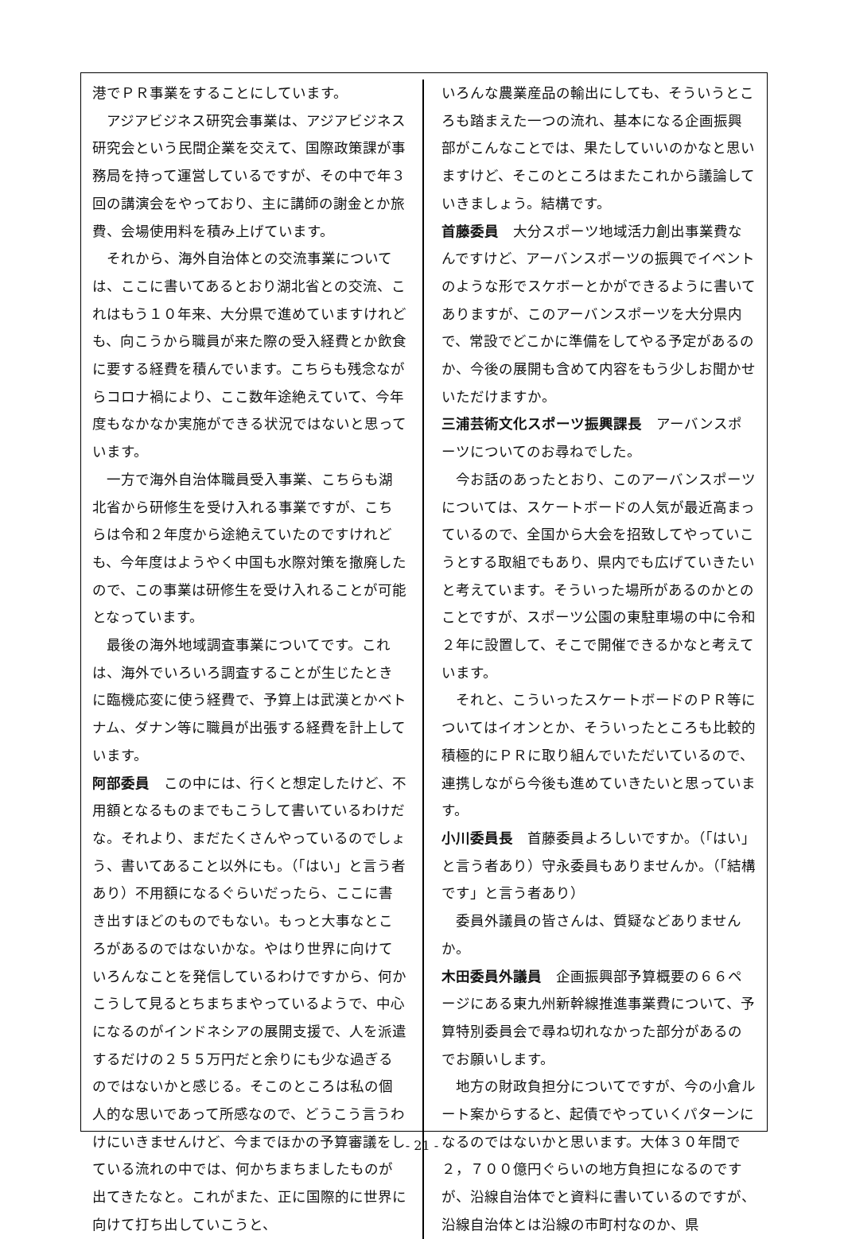港でＰＲ事業をすることにしています。
アジアビジネス研究会事業は、アジアビジネス研究会という民間企業を交えて、国際政策課が事務局を持って運営しているですが、その中で年３回の講演会をやっており、主に講師の謝金とか旅費、会場使用料を積み上げています。
それから、海外自治体との交流事業については、ここに書いてあるとおり湖北省との交流、これはもう１０年来、大分県で進めていますけれども、向こうから職員が来た際の受入経費とか飲食に要する経費を積んでいます。こちらも残念ながらコロナ禍により、ここ数年途絶えていて、今年度もなかなか実施ができる状況ではないと思っています。
一方で海外自治体職員受入事業、こちらも湖北省から研修生を受け入れる事業ですが、こちらは令和２年度から途絶えていたのですけれども、今年度はようやく中国も水際対策を撤廃したので、この事業は研修生を受け入れることが可能となっています。
最後の海外地域調査事業についてです。これは、海外でいろいろ調査することが生じたときに臨機応変に使う経費で、予算上は武漢とかベトナム、ダナン等に職員が出張する経費を計上しています。
阿部委員　この中には、行くと想定したけど、不用額となるものまでもこうして書いているわけだな。それより、まだたくさんやっているのでしょう、書いてあること以外にも。（「はい」と言う者あり）不用額になるぐらいだったら、ここに書き出すほどのものでもない。もっと大事なところがあるのではないかな。やはり世界に向けていろんなことを発信しているわけですから、何かこうして見るとちまちまやっているようで、中心になるのがインドネシアの展開支援で、人を派遣するだけの２５５万円だと余りにも少な過ぎるのではないかと感じる。そこのところは私の個人的な思いであって所感なので、どうこう言うわけにいきませんけど、今までほかの予算審議をしている流れの中では、何かちまちましたものが出てきたなと。これがまた、正に国際的に世界に向けて打ち出していこうと、
いろんな農業産品の輸出にしても、そういうところも踏まえた一つの流れ、基本になる企画振興部がこんなことでは、果たしていいのかなと思いますけど、そこのところはまたこれから議論していきましょう。結構です。
首藤委員　大分スポーツ地域活力創出事業費なんですけど、アーバンスポーツの振興でイベントのような形でスケボーとかができるように書いてありますが、このアーバンスポーツを大分県内で、常設でどこかに準備をしてやる予定があるのか、今後の展開も含めて内容をもう少しお聞かせいただけますか。
三浦芸術文化スポーツ振興課長　アーバンスポーツについてのお尋ねでした。
今お話のあったとおり、このアーバンスポーツについては、スケートボードの人気が最近高まっているので、全国から大会を招致してやっていこうとする取組でもあり、県内でも広げていきたいと考えています。そういった場所があるのかとのことですが、スポーツ公園の東駐車場の中に令和２年に設置して、そこで開催できるかなと考えています。
それと、こういったスケートボードのＰＲ等についてはイオンとか、そういったところも比較的積極的にＰＲに取り組んでいただいているので、連携しながら今後も進めていきたいと思っています。
小川委員長　首藤委員よろしいですか。（「はい」と言う者あり）守永委員もありませんか。（「結構です」と言う者あり）
委員外議員の皆さんは、質疑などありませんか。
木田委員外議員　企画振興部予算概要の６６ページにある東九州新幹線推進事業費について、予算特別委員会で尋ね切れなかった部分があるのでお願いします。
地方の財政負担分についてですが、今の小倉ルート案からすると、起債でやっていくパターンになるのではないかと思います。大体３０年間で２，７００億円ぐらいの地方負担になるのですが、沿線自治体でと資料に書いているのですが、沿線自治体とは沿線の市町村なのか、県
- 21 -